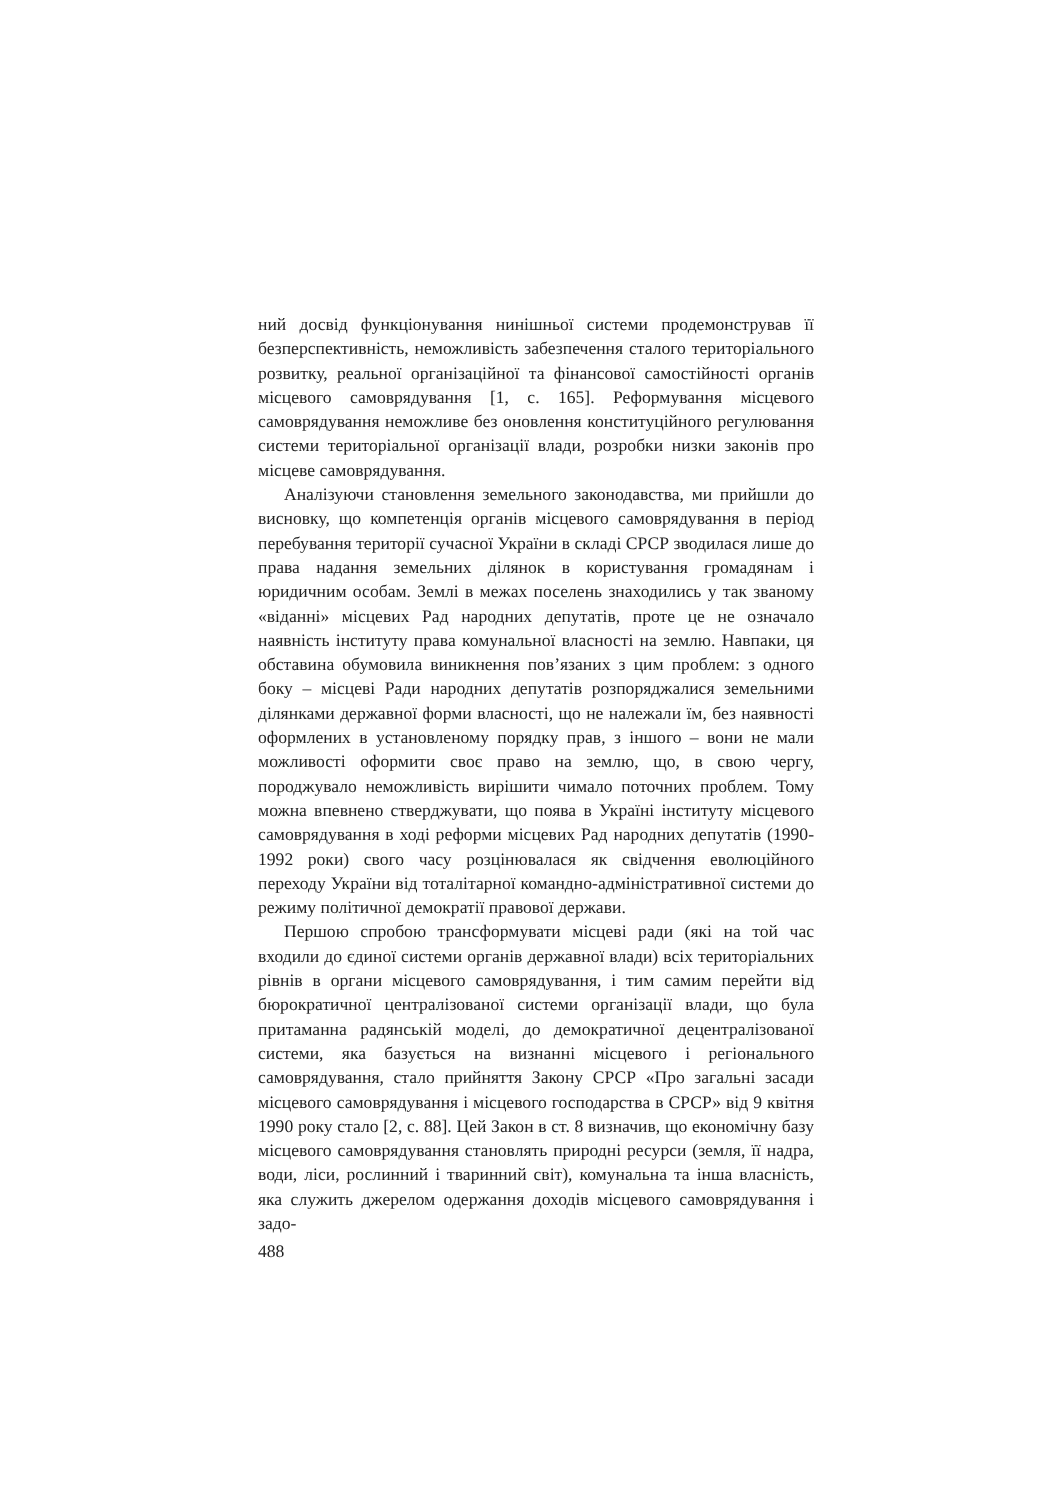ний досвід функціонування нинішньої системи продемонстрував її безперспективність, неможливість забезпечення сталого територіального розвитку, реальної організаційної та фінансової самостійності органів місцевого самоврядування [1, с. 165]. Реформування місцевого самоврядування неможливе без оновлення конституційного регулювання системи територіальної організації влади, розробки низки законів про місцеве самоврядування.
Аналізуючи становлення земельного законодавства, ми прийшли до висновку, що компетенція органів місцевого самоврядування в період перебування території сучасної України в складі СРСР зводилася лише до права надання земельних ділянок в користування громадянам і юридичним особам. Землі в межах поселень знаходились у так званому «віданні» місцевих Рад народних депутатів, проте це не означало наявність інституту права комунальної власності на землю. Навпаки, ця обставина обумовила виникнення пов’язаних з цим проблем: з одного боку – місцеві Ради народних депутатів розпоряджалися земельними ділянками державної форми власності, що не належали їм, без наявності оформлених в установленому порядку прав, з іншого – вони не мали можливості оформити своє право на землю, що, в свою чергу, породжувало неможливість вирішити чимало поточних проблем. Тому можна впевнено стверджувати, що поява в Україні інституту місцевого самоврядування в ході реформи місцевих Рад народних депутатів (1990-1992 роки) свого часу розцінювалася як свідчення еволюційного переходу України від тоталітарної командно-адміністративної системи до режиму політичної демократії правової держави.
Першою спробою трансформувати місцеві ради (які на той час входили до єдиної системи органів державної влади) всіх територіальних рівнів в органи місцевого самоврядування, і тим самим перейти від бюрократичної централізованої системи організації влади, що була притаманна радянській моделі, до демократичної децентралізованої системи, яка базується на визнанні місцевого і регіонального самоврядування, стало прийняття Закону СРСР «Про загальні засади місцевого самоврядування і місцевого господарства в СРСР» від 9 квітня 1990 року стало [2, с. 88]. Цей Закон в ст. 8 визначив, що економічну базу місцевого самоврядування становлять природні ресурси (земля, її надра, води, ліси, рослинний і тваринний світ), комунальна та інша власність, яка служить джерелом одержання доходів місцевого самоврядування і задо-
488